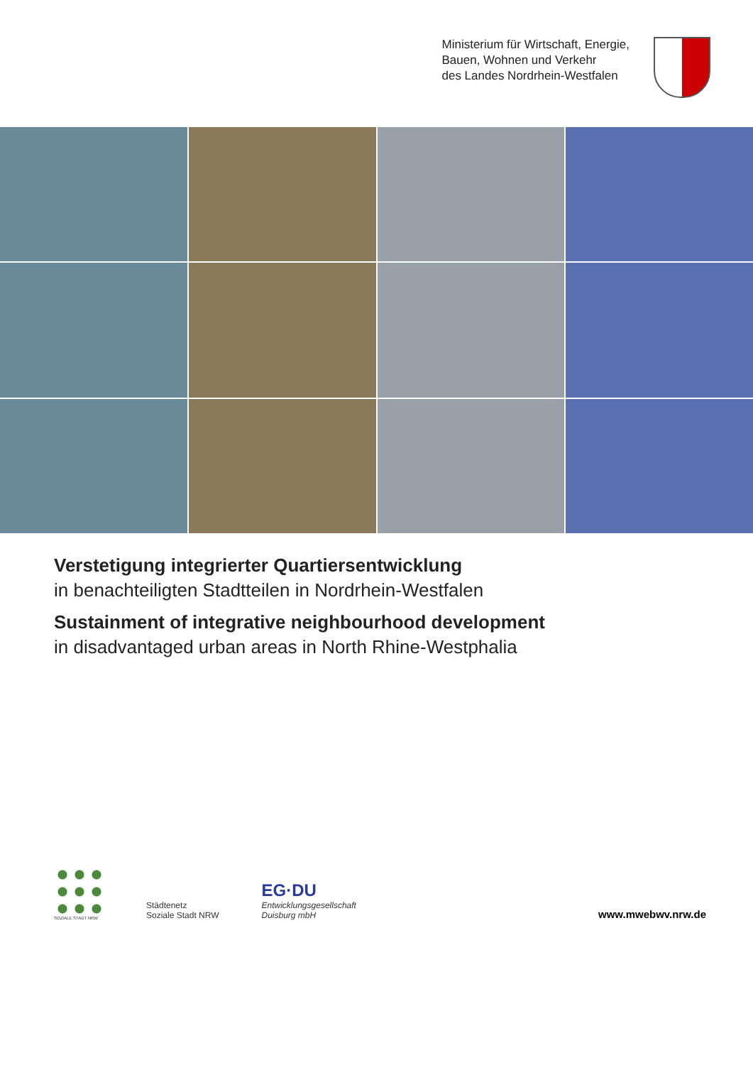Ministerium für Wirtschaft, Energie,
Bauen, Wohnen und Verkehr
des Landes Nordrhein-Westfalen
Verstetigung integrierter Quartiersentwicklung
in benachteiligten Stadtteilen in Nordrhein-Westfalen
Sustainment of integrative neighbourhood development
in disadvantaged urban areas in North Rhine-Westphalia
SOZIALE STADT NRW
Städtenetz
Soziale Stadt NRW
EG·DU
Entwicklungsgesellschaft
Duisburg mbH
www.mwebwv.nrw.de